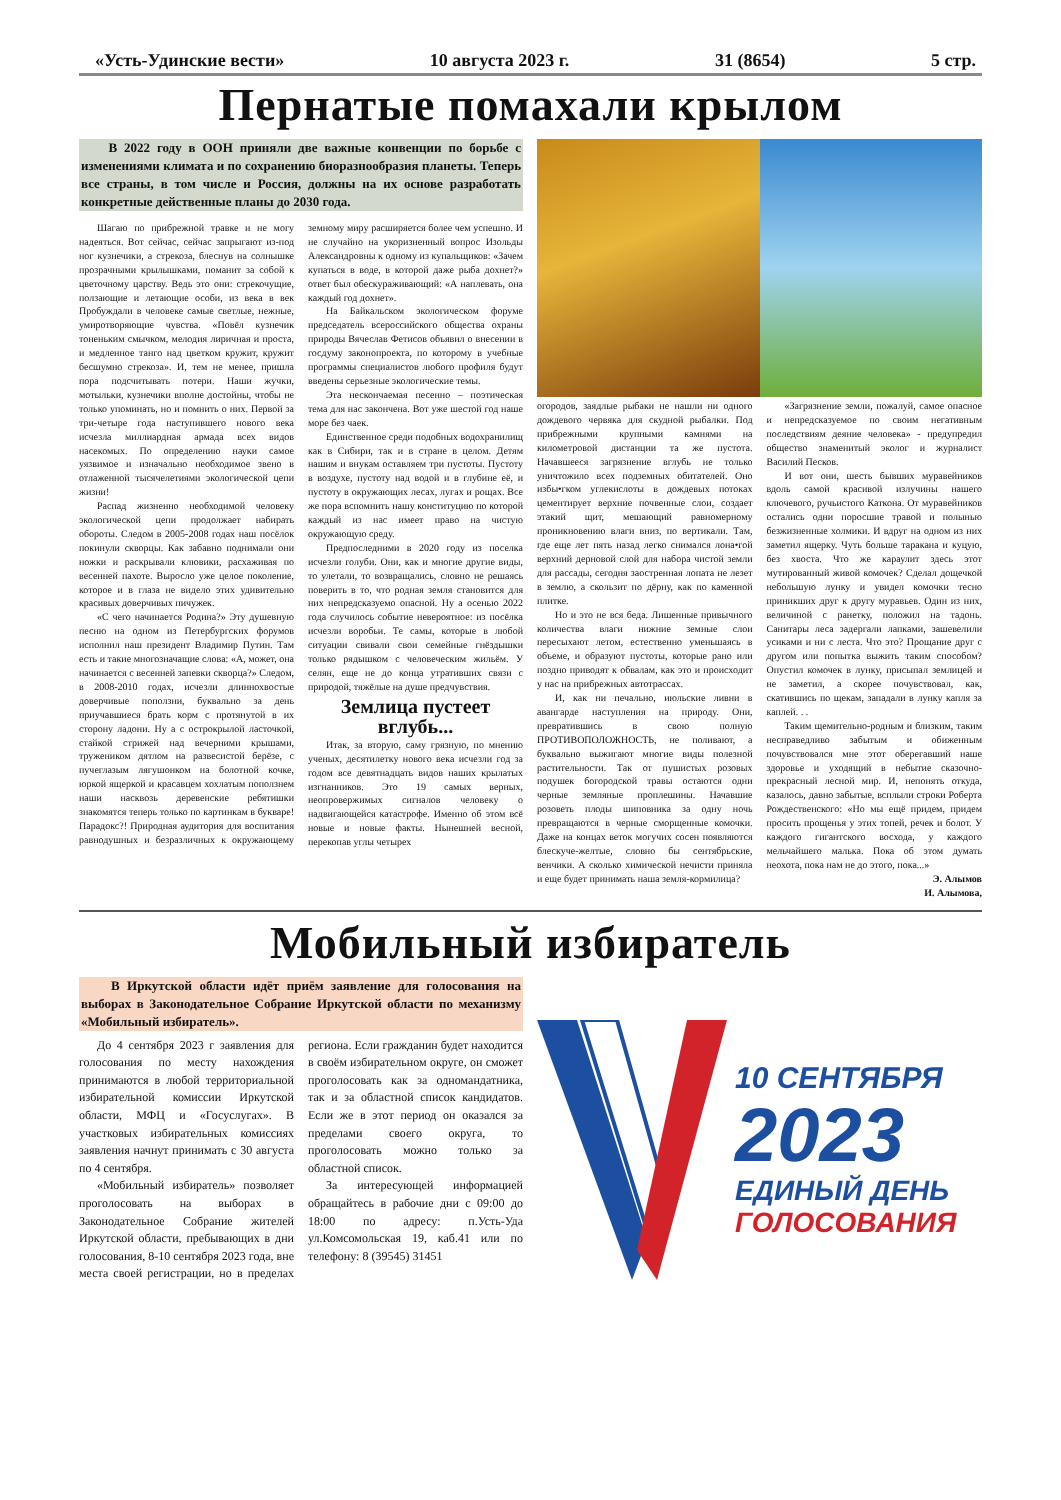«Усть-Удинские вести» 10 августа 2023 г. 31 (8654) 5 стр.
Пернатые помахали крылом
В 2022 году в ООН приняли две важные конвенции по борьбе с изменениями климата и по сохранению биоразнообразия планеты. Теперь все страны, в том числе и Россия, должны на их основе разработать конкретные действенные планы до 2030 года.
Шагаю по прибрежной травке и не могу надеяться. Вот сейчас, сейчас запрыгают из-под ног кузнечики, а стрекоза, блеснув на солнышке прозрачными крылышками, поманит за собой к цветочному царству. Ведь это они: стрекочущие, ползающие и летающие особи, из века в век Пробуждали в человеке самые светлые, нежные, умиротворяющие чувства. «Повёл кузнечик тоненьким смычком, мелодия лиричная и проста, и медленное танго над цветком кружит, кружит бесшумно стрекоза». И, тем не менее, пришла пора подсчитывать потери. Наши жучки, мотыльки, кузнечики вполне достойны, чтобы не только упоминать, но и помнить о них. Первой за три-четыре года наступившего нового века исчезла миллиардная армада всех видов насекомых. По определению науки самое уязвимое и изначально необходимое звено в отлаженной тысячелетиями экологической цепи жизни!
Распад жизненно необходимой человеку экологической цепи продолжает набирать обороты. Следом в 2005-2008 годах наш посёлок покинули скворцы. Как забавно поднимали они ножки и раскрывали клювики, расхаживая по весенней пахоте. Выросло уже целое поколение, которое и в глаза не видело этих удивительно красивых доверчивых пичужек.
«С чего начинается Родина?» Эту душевную песню на одном из Петербургских форумов исполнил наш президент Владимир Путин. Там есть и такие многозначащие слова: «А, может, она начинается с весенней запевки скворца?» Следом, в 2008-2010 годах, исчезли длиннохвостые доверчивые поползни, буквально за день приучавшиеся брать корм с протянутой в их сторону ладони. Ну а с острокрылой ласточкой, стайкой стрижей над вечерними крышами, тружеником дятлом на развесистой берёзе, с пучеглазым лягушонком на болотной кочке, юркой ящеркой и красавцем хохлатым поползнем наши насквозь деревенские ребятишки знакомятся теперь только по картинкам в букваре! Парадокс?! Природная аудитория для воспитания равнодушных и безразличных к окружающему земному миру расширяется более чем успешно. И не случайно на укоризненный вопрос Изольды Александровны к одному из купальщиков: «Зачем купаться в воде, в которой даже рыба дохнет?» ответ был обескураживающий: «А наплевать, она каждый год дохнет».
На Байкальском экологическом форуме председатель всероссийского общества охраны природы Вячеслав Фетисов объявил о внесении в госдуму законопроекта, по которому в учебные программы специалистов любого профиля будут введены серьезные экологические темы.
Эта нескончаемая песенно – поэтическая тема для нас закончена. Вот уже шестой год наше море без чаек.
Единственное среди подобных водохранилищ как в Сибири, так и в стране в целом. Детям нашим и внукам оставляем три пустоты. Пустоту в воздухе, пустоту над водой и в глубине её, и пустоту в окружающих лесах, лугах и рощах. Все же пора вспомнить нашу конституцию по которой каждый из нас имеет право на чистую окружающую среду.
Предпоследними в 2020 году из поселка исчезли голуби. Они, как и многие другие виды, то улетали, то возвращались, словно не решаясь поверить в то, что родная земля становится для них непредсказуемо опасной. Ну а осенью 2022 года случилось событие невероятное: из посёлка исчезли воробьи. Те самы, которые в любой ситуации свивали свои семейные гнёздышки только рядышком с человеческим жильём. У селян, еще не до конца утративших связи с природой, тяжёлые на душе предчувствия.
Землица пустеет вглубь...
Итак, за вторую, саму грязную, по мнению ученых, десятилетку нового века исчезли год за годом все девятнадцать видов наших крылатых изгнанников. Это 19 самых верных, неопровержимых сигналов человеку о надвигающейся катастрофе. Именно об этом всё новые и новые факты. Нынешней весной, перекопав углы четырех
огородов, заядлые рыбаки не нашли ни одного дождевого червяка для скудной рыбалки. Под прибрежными крупными камнями на километровой дистанции та же пустота. Начавшееся загрязнение вглубь не только уничтожило всех подземных обитателей. Оно избы•гком углекислоты в дождевых потоках цементирует верхние почвенные слои, создает этакий щит, мешающий равномерному проникновению влаги вниз, по вертикали. Там, где еще лет пять назад легко снимался лона•гой верхний дерновой слой для набора чистой земли для рассады, сегодня заостренная лопата не лезет в землю, а скользит по дёрну, как по каменной плитке.
Но и это не вся беда. Лишенные привычного количества влаги нижние земные слои пересыхают летом, естественно уменьшаясь в объеме, и образуют пустоты, которые рано или поздно приводят к обвалам, как это и происходит у нас на прибрежных автотрассах.
И, как ни печально, июльские ливни в авангарде наступления на природу. Они, превратившись в свою полную ПРОТИВОПОЛОЖНОСТЬ, не поливают, а буквально выжигают многие виды полезной растительности. Так от пушистых розовых подушек богородской травы остаются одни черные земляные проплешины. Начавшие розоветь плоды шиповника за одну ночь превращаются в черные сморщенные комочки. Даже на концах веток могучих сосен появляются блескуче-желтые, словно бы сентябрьские, венчики. А сколько химической нечисти приняла и еще будет принимать наша земля-кормилица?
«Загрязнение земли, пожалуй, самое опасное и непредсказуемое по своим негативным последствиям деяние человека» - предупредил общество знаменитый эколог и журналист Василий Песков.
И вот они, шесть бывших муравейников вдоль самой красивой излучины нашего ключевого, ручьистого Каткона. От муравейников остались одни поросшие травой и полынью безжизненные холмики. И вдруг на одном из них заметил ящерку. Чуть больше таракана и куцую, без хвоста. Что же караулит здесь этот мутированный живой комочек? Сделал дощечкой небольшую лунку и увидел комочки тесно приникших друг к другу муравьев. Один из них, величиной с ранетку, положил на тадонь. Санитары леса задергали лапками, зашевелили усиками и ни с леста. Что это? Прощание друг с другом или попытка выжить таким способом? Опустил комочек в лунку, присыпал землицей и не заметил, а скорее почувствовал, как, скатившись по щекам, западали в лунку капля за каплей. . .
Таким щемительно-родным и близким, таким несправедливо забытым и обиженным почувствовался мне этот оберегавший наше здоровье и уходящий в небытие сказочно-прекрасный лесной мир. И, непонять откуда, казалось, давно забытые, всплыли строки Роберта Рождественского: «Но мы ещё придем, придем просить прощенья у этих топей, речек и болот. У каждого гигантского восхода, у каждого мельчайшего малька. Пока об этом думать неохота, пока нам не до этого, пока...»
Э. Алымов
И. Алымова,
Мобильный избиратель
В Иркутской области идёт приём заявление для голосования на выборах в Законодательное Собрание Иркутской области по механизму «Мобильный избиратель».
До 4 сентября 2023 г заявления для голосования по месту нахождения принимаются в любой территориальной избирательной комиссии Иркутской области, МФЦ и «Госуслугах». В участковых избирательных комиссиях заявления начнут принимать с 30 августа по 4 сентября.
«Мобильный избиратель» позволяет проголосовать на выборах в Законодательное Собрание жителей Иркутской области, пребывающих в дни голосования, 8-10 сентября 2023 года, вне места своей регистрации, но в пределах региона. Если гражданин будет находится в своём избирательном округе, он сможет проголосовать как за одномандатника, так и за областной список кандидатов. Если же в этот период он оказался за пределами своего округа, то проголосовать можно только за областной список.
За интересующей информацией обращайтесь в рабочие дни с 09:00 до 18:00 по адресу: п.Усть-Уда ул.Комсомольская 19, каб.41 или по телефону: 8 (39545) 31451
10 СЕНТЯБРЯ
2023
ЕДИНЫЙ ДЕНЬ
ГОЛОСОВАНИЯ